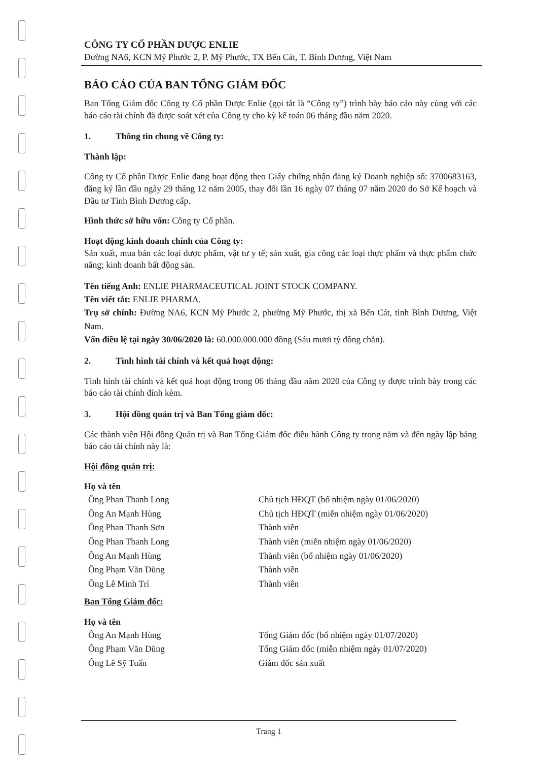CÔNG TY CỔ PHẦN DƯỢC ENLIE
Đường NA6, KCN Mỹ Phước 2, P. Mỹ Phước, TX Bến Cát, T. Bình Dương, Việt Nam
BÁO CÁO CỦA BAN TỔNG GIÁM ĐỐC
Ban Tổng Giám đốc Công ty Cổ phần Dược Enlie (gọi tắt là “Công ty”) trình bày báo cáo này cùng với các báo cáo tài chính đã được soát xét của Công ty cho kỳ kế toán 06 tháng đầu năm 2020.
1. Thông tin chung về Công ty:
Thành lập:
Công ty Cổ phần Dược Enlie đang hoạt động theo Giấy chứng nhận đăng ký Doanh nghiệp số: 3700683163, đăng ký lần đầu ngày 29 tháng 12 năm 2005, thay đổi lần 16 ngày 07 tháng 07 năm 2020 do Sở Kế hoạch và Đầu tư Tỉnh Bình Dương cấp.
Hình thức sở hữu vốn: Công ty Cổ phần.
Hoạt động kinh doanh chính của Công ty:
Sản xuất, mua bán các loại dược phẩm, vật tư y tế; sản xuất, gia công các loại thực phẩm và thực phẩm chức năng; kinh doanh bất động sản.
Tên tiếng Anh: ENLIE PHARMACEUTICAL JOINT STOCK COMPANY.
Tên viết tắt: ENLIE PHARMA.
Trụ sở chính: Đường NA6, KCN Mỹ Phước 2, phường Mỹ Phước, thị xã Bến Cát, tỉnh Bình Dương, Việt Nam.
Vốn điều lệ tại ngày 30/06/2020 là: 60.000.000.000 đồng (Sáu mươi tỷ đồng chẵn).
2. Tình hình tài chính và kết quả hoạt động:
Tình hình tài chính và kết quả hoạt động trong 06 tháng đầu năm 2020 của Công ty được trình bày trong các báo cáo tài chính đính kèm.
3. Hội đồng quản trị và Ban Tổng giám đốc:
Các thành viên Hội đồng Quản trị và Ban Tổng Giám đốc điều hành Công ty trong năm và đến ngày lập bảng báo cáo tài chính này là:
Hội đồng quản trị:
| Họ và tên | |
| --- | --- |
| Ông Phan Thanh Long | Chủ tịch HĐQT (bổ nhiệm ngày 01/06/2020) |
| Ông An Mạnh Hùng | Chủ tịch HĐQT (miễn nhiệm ngày 01/06/2020) |
| Ông Phan Thanh Sơn | Thành viên |
| Ông Phan Thanh Long | Thành viên (miễn nhiệm ngày 01/06/2020) |
| Ông An Mạnh Hùng | Thành viên (bổ nhiệm ngày 01/06/2020) |
| Ông Phạm Văn Dũng | Thành viên |
| Ông Lê Minh Trí | Thành viên |
Ban Tổng Giám đốc:
| Họ và tên | |
| --- | --- |
| Ông An Mạnh Hùng | Tổng Giám đốc (bổ nhiệm ngày 01/07/2020) |
| Ông Phạm Văn Dũng | Tổng Giám đốc (miễn nhiệm ngày 01/07/2020) |
| Ông Lê Sỹ Tuấn | Giám đốc sản xuất |
Trang 1